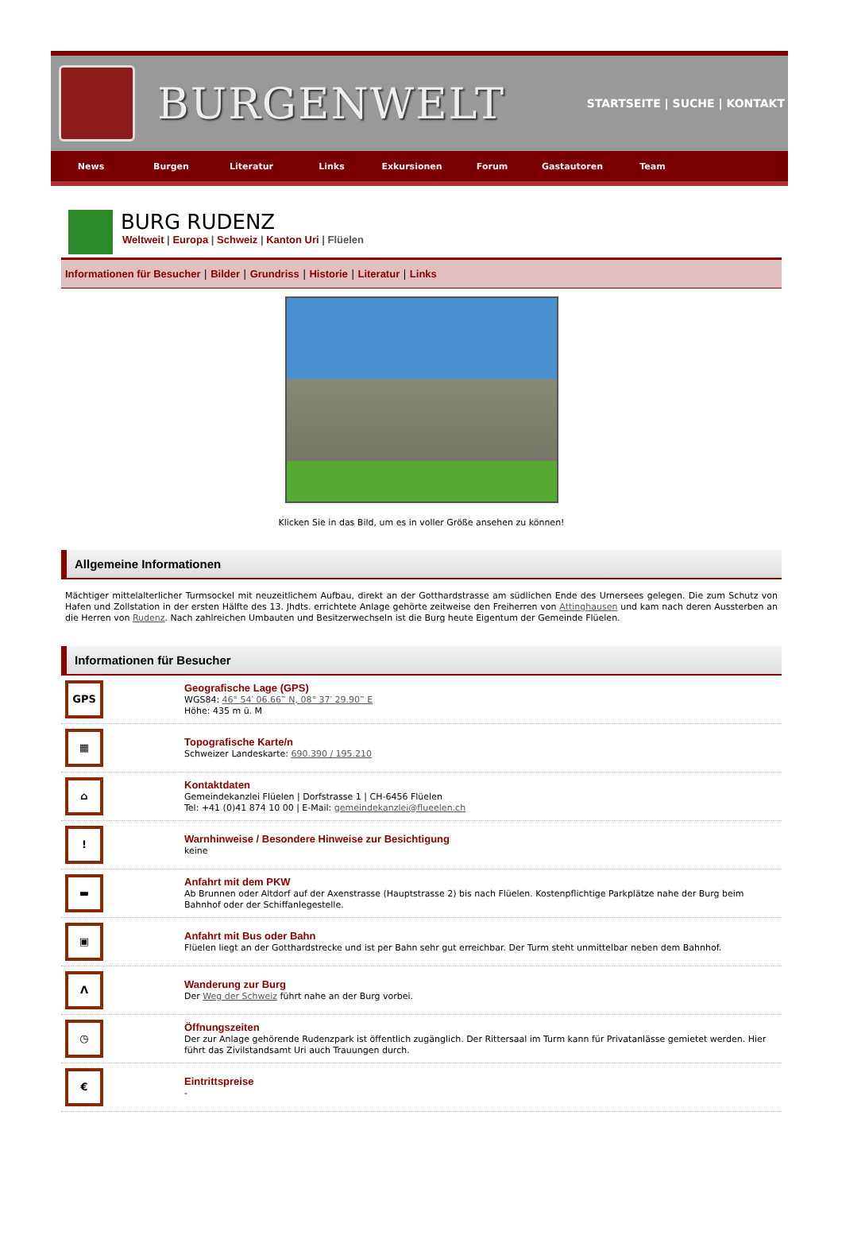BURGENWELT
STARTSEITE | SUCHE | KONTAKT
News Burgen Literatur Links Exkursionen Forum Gastautoren Team
BURG RUDENZ
Weltweit | Europa | Schweiz | Kanton Uri | Flüelen
Informationen für Besucher | Bilder | Grundriss | Historie | Literatur | Links
Klicken Sie in das Bild, um es in voller Größe ansehen zu können!
Allgemeine Informationen
Mächtiger mittelalterlicher Turmsockel mit neuzeitlichem Aufbau, direkt an der Gotthardstrasse am südlichen Ende des Urnersees gelegen. Die zum Schutz von Hafen und Zollstation in der ersten Hälfte des 13. Jhdts. errichtete Anlage gehörte zeitweise den Freiherren von Attinghausen und kam nach deren Aussterben an die Herren von Rudenz. Nach zahlreichen Umbauten und Besitzerwechseln ist die Burg heute Eigentum der Gemeinde Flüelen.
Informationen für Besucher
| GPS | Geografische Lage (GPS) WGS84: 46° 54′ 06.66‷ N, 08° 37′ 29.90‷ E Höhe: 435 m ü. M |
| ▦ | Topografische Karte/n Schweizer Landeskarte: 690.390 / 195.210 |
| ⌂ | Kontaktdaten Gemeindekanzlei Flüelen / Dorfstrasse 1 / CH-6456 Flüelen Tel: +41 (0)41 874 10 00 / E-Mail: gemeindekanzlei@flueelen.ch |
| ! | Warnhinweise / Besondere Hinweise zur Besichtigung keine |
| ▬ | Anfahrt mit dem PKW Ab Brunnen oder Altdorf auf der Axenstrasse (Hauptstrasse 2) bis nach Flüelen. Kostenpflichtige Parkplätze nahe der Burg beim Bahnhof oder der Schiffanlegestelle. |
| ▣ | Anfahrt mit Bus oder Bahn Flüelen liegt an der Gotthardstrecke und ist per Bahn sehr gut erreichbar. Der Turm steht unmittelbar neben dem Bahnhof. |
| Λ | Wanderung zur Burg Der Weg der Schweiz führt nahe an der Burg vorbei. |
| ◷ | Öffnungszeiten Der zur Anlage gehörende Rudenzpark ist öffentlich zugänglich. Der Rittersaal im Turm kann für Privatanlässe gemietet werden. Hier führt das Zivilstandsamt Uri auch Trauungen durch. |
| € | Eintrittspreise - |